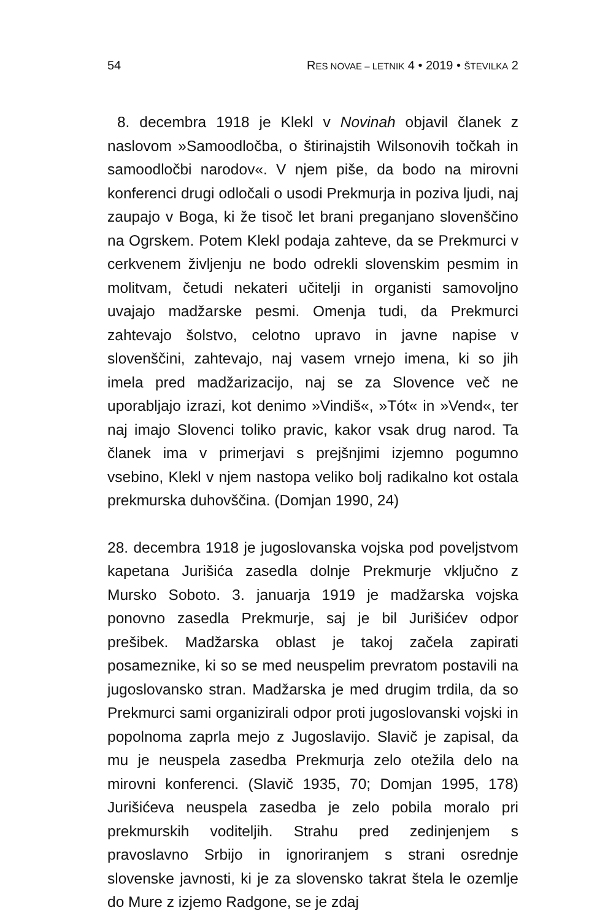54 RES NOVAE – LETNIK 4 • 2019 • ŠTEVILKA 2
8. decembra 1918 je Klekl v Novinah objavil članek z naslovom »Samoodločba, o štirinajstih Wilsonovih točkah in samoodločbi narodov«. V njem piše, da bodo na mirovni konferenci drugi odločali o usodi Prekmurja in poziva ljudi, naj zaupajo v Boga, ki že tisoč let brani preganjano slovenščino na Ogrskem. Potem Klekl podaja zahteve, da se Prekmurci v cerkvenem življenju ne bodo odrekli slovenskim pesmim in molitvam, četudi nekateri učitelji in organisti samovoljno uvajajo madžarske pesmi. Omenja tudi, da Prekmurci zahtevajo šolstvo, celotno upravo in javne napise v slovenščini, zahtevajo, naj vasem vrnejo imena, ki so jih imela pred madžarizacijo, naj se za Slovence več ne uporabljajo izrazi, kot denimo »Vindiš«, »Tót« in »Vend«, ter naj imajo Slovenci toliko pravic, kakor vsak drug narod. Ta članek ima v primerjavi s prejšnjimi izjemno pogumno vsebino, Klekl v njem nastopa veliko bolj radikalno kot ostala prekmurska duhovščina. (Domjan 1990, 24)
28. decembra 1918 je jugoslovanska vojska pod poveljstvom kapetana Jurišića zasedla dolnje Prekmurje vključno z Mursko Soboto. 3. januarja 1919 je madžarska vojska ponovno zasedla Prekmurje, saj je bil Jurišićev odpor prešibek. Madžarska oblast je takoj začela zapirati posameznike, ki so se med neuspelim prevratom postavili na jugoslovansko stran. Madžarska je med drugim trdila, da so Prekmurci sami organizirali odpor proti jugoslovanski vojski in popolnoma zaprla mejo z Jugoslavijo. Slavič je zapisal, da mu je neuspela zasedba Prekmurja zelo otežila delo na mirovni konferenci. (Slavič 1935, 70; Domjan 1995, 178) Jurišićeva neuspela zasedba je zelo pobila moralo pri prekmurskih voditeljih. Strahu pred zedinjenjem s pravoslavno Srbijo in ignoriranjem s strani osrednje slovenske javnosti, ki je za slovensko takrat štela le ozemlje do Mure z izjemo Radgone, se je zdaj